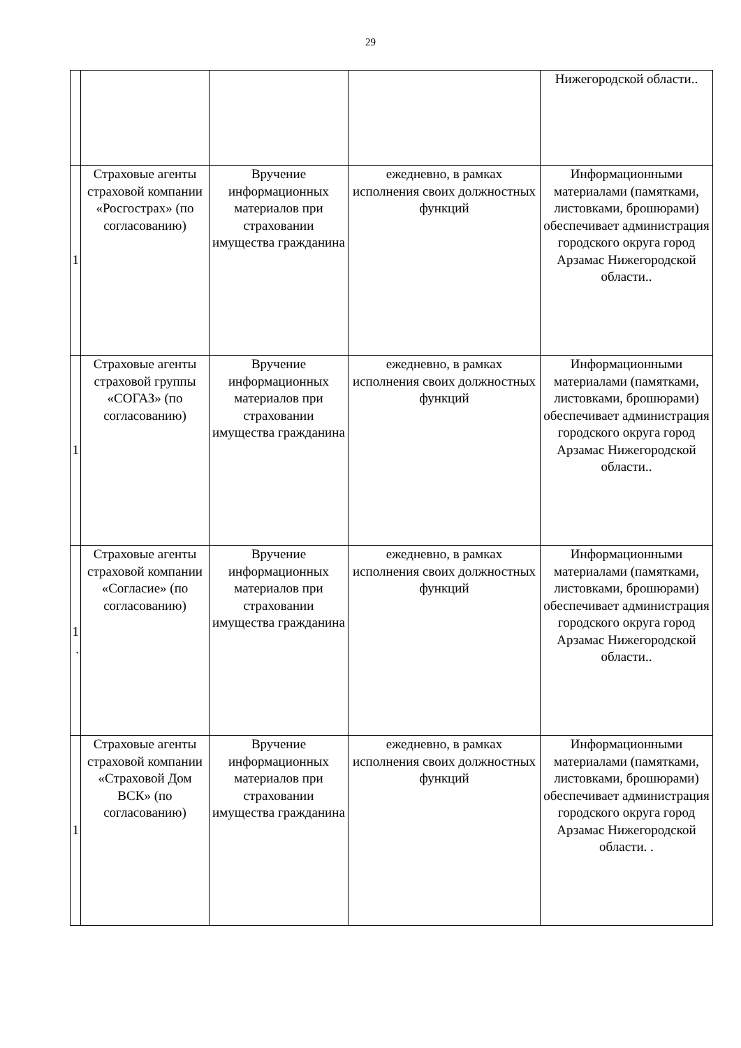29
| | | | | Нижегородской области.. |
| 1 | Страховые агенты страховой компании «Росгострах» (по согласованию) | Вручение информационных материалов при страховании имущества гражданина | ежедневно, в рамках исполнения своих должностных функций | Информационными материалами (памятками, листовками, брошюрами) обеспечивает администрация городского округа город Арзамас Нижегородской области.. |
| 1 | Страховые агенты страховой группы «СОГАЗ» (по согласованию) | Вручение информационных материалов при страховании имущества гражданина | ежедневно, в рамках исполнения своих должностных функций | Информационными материалами (памятками, листовками, брошюрами) обеспечивает администрация городского округа город Арзамас Нижегородской области.. |
| 1 . | Страховые агенты страховой компании «Согласие» (по согласованию) | Вручение информационных материалов при страховании имущества гражданина | ежедневно, в рамках исполнения своих должностных функций | Информационными материалами (памятками, листовками, брошюрами) обеспечивает администрация городского округа город Арзамас Нижегородской области.. |
| 1 | Страховые агенты страховой компании «Страховой Дом ВСК» (по согласованию) | Вручение информационных материалов при страховании имущества гражданина | ежедневно, в рамках исполнения своих должностных функций | Информационными материалами (памятками, листовками, брошюрами) обеспечивает администрация городского округа город Арзамас Нижегородской области. . |